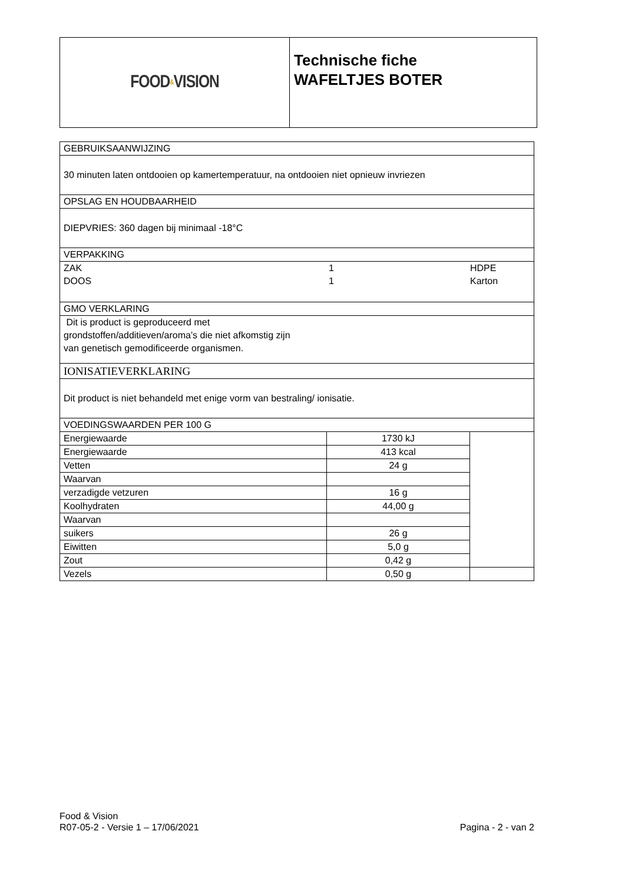FOOD & VISION
Technische fiche
WAFELTJES BOTER
| GEBRUIKSAANWIJZING | | |
| 30 minuten laten ontdooien op kamertemperatuur, na ontdooien niet opnieuw invriezen | | |
| OPSLAG EN HOUDBAARHEID | | |
| DIEPVRIES: 360 dagen bij minimaal -18°C | | |
| VERPAKKING | | |
| ZAK DOOS 1 1 HDPE Karton | | |
| GMO VERKLARING | | |
| Dit is product is geproduceerd met grondstoffen/additieven/aroma’s die niet afkomstig zijn van genetisch gemodificeerde organismen. | | |
| IONISATIEVERKLARING | | |
| Dit product is niet behandeld met enige vorm van bestraling/ ionisatie. | | |
| VOEDINGSWAARDEN PER 100 G | | |
| Energiewaarde | 1730 kJ | |
| Energiewaarde | 413 kcal | |
| Vetten | 24 g | |
| Waarvan | | |
| verzadigde vetzuren | 16 g | |
| Koolhydraten | 44,00 g | |
| Waarvan | | |
| suikers | 26 g | |
| Eiwitten | 5,0 g | |
| Zout | 0,42 g | |
| Vezels | 0,50 g | |
Food & Vision
R07-05-2 - Versie 1 – 17/06/2021 Pagina - 2 - van 2